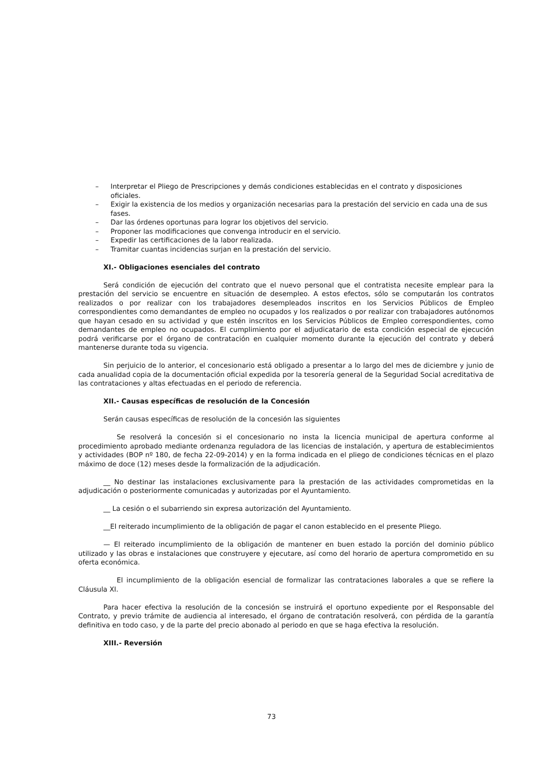– Interpretar el Pliego de Prescripciones y demás condiciones establecidas en el contrato y disposiciones oficiales.
– Exigir la existencia de los medios y organización necesarias para la prestación del servicio en cada una de sus fases.
– Dar las órdenes oportunas para lograr los objetivos del servicio.
– Proponer las modificaciones que convenga introducir en el servicio.
– Expedir las certificaciones de la labor realizada.
– Tramitar cuantas incidencias surjan en la prestación del servicio.
XI.- Obligaciones esenciales del contrato
Será condición de ejecución del contrato que el nuevo personal que el contratista necesite emplear para la prestación del servicio se encuentre en situación de desempleo. A estos efectos, sólo se computarán los contratos realizados o por realizar con los trabajadores desempleados inscritos en los Servicios Públicos de Empleo correspondientes como demandantes de empleo no ocupados y los realizados o por realizar con trabajadores autónomos que hayan cesado en su actividad y que estén inscritos en los Servicios Públicos de Empleo correspondientes, como demandantes de empleo no ocupados. El cumplimiento por el adjudicatario de esta condición especial de ejecución podrá verificarse por el órgano de contratación en cualquier momento durante la ejecución del contrato y deberá mantenerse durante toda su vigencia.
Sin perjuicio de lo anterior, el concesionario está obligado a presentar a lo largo del mes de diciembre y junio de cada anualidad copia de la documentación oficial expedida por la tesorería general de la Seguridad Social acreditativa de las contrataciones y altas efectuadas en el periodo de referencia.
XII.- Causas específicas de resolución de la Concesión
Serán causas específicas de resolución de la concesión las siguientes
Se resolverá la concesión si el concesionario no insta la licencia municipal de apertura conforme al procedimiento aprobado mediante ordenanza reguladora de las licencias de instalación, y apertura de establecimientos y actividades (BOP nº 180, de fecha 22-09-2014) y en la forma indicada en el pliego de condiciones técnicas en el plazo máximo de doce (12) meses desde la formalización de la adjudicación.
__ No destinar las instalaciones exclusivamente para la prestación de las actividades comprometidas en la adjudicación o posteriormente comunicadas y autorizadas por el Ayuntamiento.
__ La cesión o el subarriendo sin expresa autorización del Ayuntamiento.
__El reiterado incumplimiento de la obligación de pagar el canon establecido en el presente Pliego.
— El reiterado incumplimiento de la obligación de mantener en buen estado la porción del dominio público utilizado y las obras e instalaciones que construyere y ejecutare, así como del horario de apertura comprometido en su oferta económica.
El incumplimiento de la obligación esencial de formalizar las contrataciones laborales a que se refiere la Cláusula XI.
Para hacer efectiva la resolución de la concesión se instruirá el oportuno expediente por el Responsable del Contrato, y previo trámite de audiencia al interesado, el órgano de contratación resolverá, con pérdida de la garantía definitiva en todo caso, y de la parte del precio abonado al periodo en que se haga efectiva la resolución.
XIII.- Reversión
73